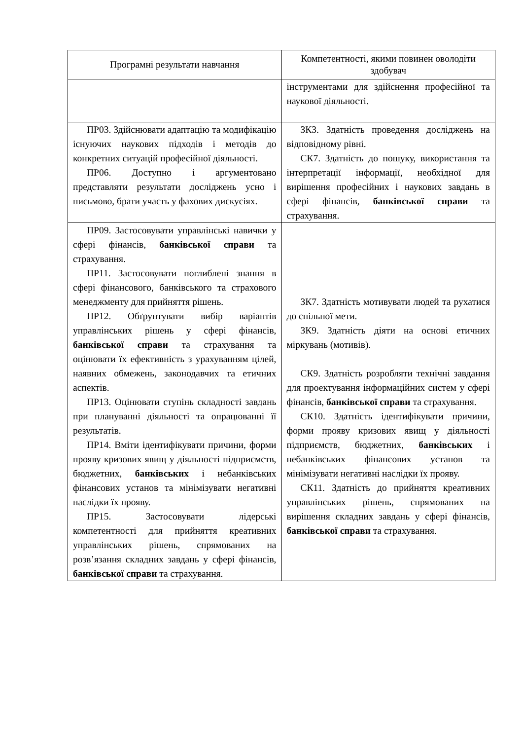| Програмні результати навчання | Компетентності, якими повинен оволодіти здобувач |
| --- | --- |
| | інструментами для здійснення професійної та наукової діяльності. |
| ПР03. Здійснювати адаптацію та модифікацію існуючих наукових підходів і методів до конкретних ситуацій професійної діяльності. ПР06. Доступно і аргументовано представляти результати досліджень усно і письмово, брати участь у фахових дискусіях. | ЗК3. Здатність проведення досліджень на відповідному рівні. СК7. Здатність до пошуку, використання та інтерпретації інформації, необхідної для вирішення професійних і наукових завдань в сфері фінансів, банківської справи та страхування. |
| ПР09. Застосовувати управлінські навички у сфері фінансів, банківської справи та страхування. ПР11. Застосовувати поглиблені знання в сфері фінансового, банківського та страхового менеджменту для прийняття рішень. ПР12. Обґрунтувати вибір варіантів управлінських рішень у сфері фінансів, банківської справи та страхування та оцінювати їх ефективність з урахуванням цілей, наявних обмежень, законодавчих та етичних аспектів. ПР13. Оцінювати ступінь складності завдань при плануванні діяльності та опрацюванні її результатів. ПР14. Вміти ідентифікувати причини, форми прояву кризових явищ у діяльності підприємств, бюджетних, банківських і небанківських фінансових установ та мінімізувати негативні наслідки їх прояву. ПР15. Застосовувати лідерські компетентності для прийняття креативних управлінських рішень, спрямованих на розв’язання складних завдань у сфері фінансів, банківської справи та страхування. | ЗК7. Здатність мотивувати людей та рухатися до спільної мети. ЗК9. Здатність діяти на основі етичних міркувань (мотивів). СК9. Здатність розробляти технічні завдання для проектування інформаційних систем у сфері фінансів, банківської справи та страхування. СК10. Здатність ідентифікувати причини, форми прояву кризових явищ у діяльності підприємств, бюджетних, банківських і небанківських фінансових установ та мінімізувати негативні наслідки їх прояву. СК11. Здатність до прийняття креативних управлінських рішень, спрямованих на вирішення складних завдань у сфері фінансів, банківської справи та страхування. |